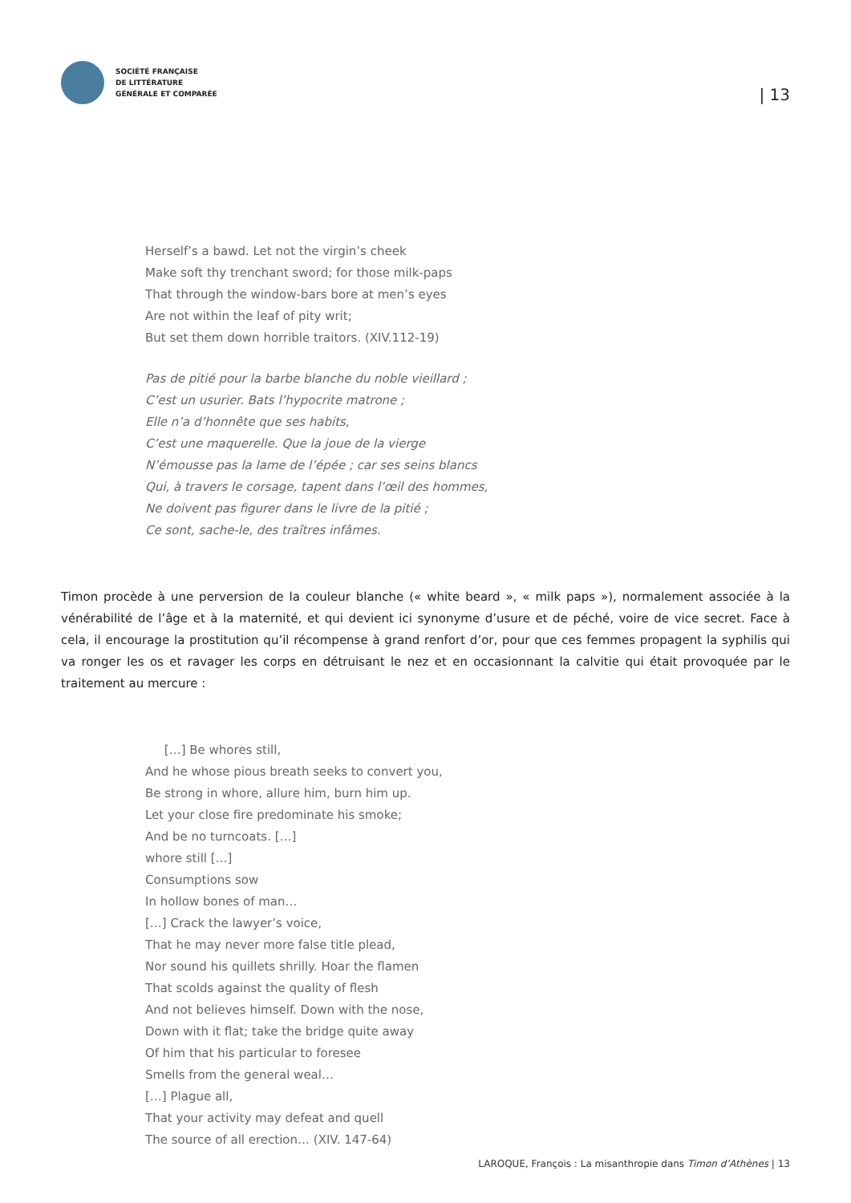SOCIÉTÉ FRANÇAISE
DE LITTÉRATURE
GÉNÉRALE ET COMPARÉE
| 13
Herself’s a bawd. Let not the virgin’s cheek
Make soft thy trenchant sword; for those milk-paps
That through the window-bars bore at men’s eyes
Are not within the leaf of pity writ;
But set them down horrible traitors. (XIV.112-19)
Pas de pitié pour la barbe blanche du noble vieillard ;
C’est un usurier. Bats l’hypocrite matrone ;
Elle n’a d’honnête que ses habits,
C’est une maquerelle. Que la joue de la vierge
N’émousse pas la lame de l’épée ; car ses seins blancs
Qui, à travers le corsage, tapent dans l’œil des hommes,
Ne doivent pas figurer dans le livre de la pitié ;
Ce sont, sache-le, des traîtres infâmes.
Timon procède à une perversion de la couleur blanche (« white beard », « milk paps »), normalement associée à la vénérabilité de l’âge et à la maternité, et qui devient ici synonyme d’usure et de péché, voire de vice secret. Face à cela, il encourage la prostitution qu’il récompense à grand renfort d’or, pour que ces femmes propagent la syphilis qui va ronger les os et ravager les corps en détruisant le nez et en occasionnant la calvitie qui était provoquée par le traitement au mercure :
[…] Be whores still,
And he whose pious breath seeks to convert you,
Be strong in whore, allure him, burn him up.
Let your close fire predominate his smoke;
And be no turncoats. […]
whore still […]
Consumptions sow
In hollow bones of man…
[…] Crack the lawyer’s voice,
That he may never more false title plead,
Nor sound his quillets shrilly. Hoar the flamen
That scolds against the quality of flesh
And not believes himself. Down with the nose,
Down with it flat; take the bridge quite away
Of him that his particular to foresee
Smells from the general weal…
[…] Plague all,
That your activity may defeat and quell
The source of all erection… (XIV. 147-64)
LAROQUE, François : La misanthropie dans Timon d’Athènes | 13